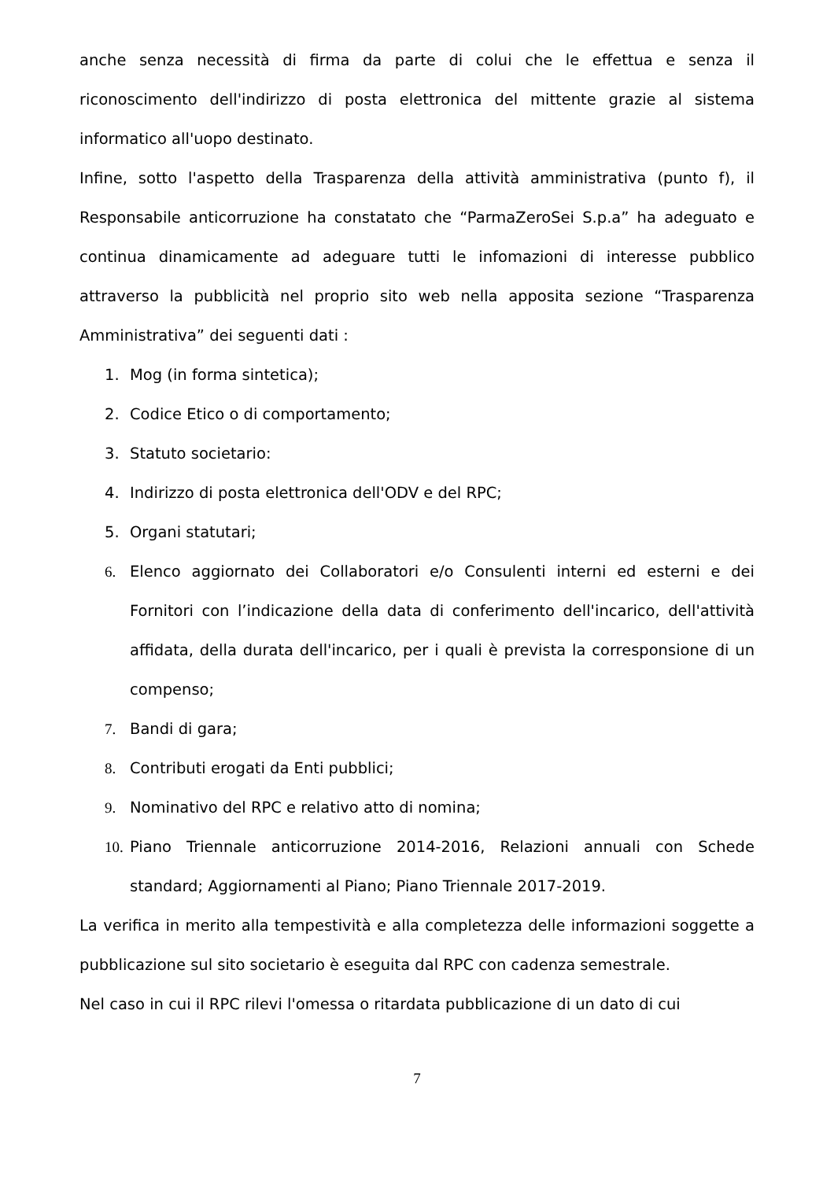anche senza necessità di firma da parte di colui che le effettua e senza il riconoscimento dell'indirizzo di posta elettronica del mittente grazie al sistema informatico all'uopo destinato.
Infine, sotto l'aspetto della Trasparenza della attività amministrativa (punto f), il Responsabile anticorruzione ha constatato che “ParmaZeroSei S.p.a” ha adeguato e continua dinamicamente ad adeguare tutti le infomazioni di interesse pubblico attraverso la pubblicità nel proprio sito web nella apposita sezione “Trasparenza Amministrativa” dei seguenti dati :
1. Mog (in forma sintetica);
2. Codice Etico o di comportamento;
3. Statuto societario:
4. Indirizzo di posta elettronica dell'ODV e del RPC;
5. Organi statutari;
6. Elenco aggiornato dei Collaboratori e/o Consulenti interni ed esterni e dei Fornitori con l’indicazione della data di conferimento dell'incarico, dell'attività affidata, della durata dell'incarico, per i quali è prevista la corresponsione di un compenso;
7. Bandi di gara;
8. Contributi erogati da Enti pubblici;
9. Nominativo del RPC e relativo atto di nomina;
10. Piano Triennale anticorruzione 2014-2016, Relazioni annuali con Schede standard; Aggiornamenti al Piano; Piano Triennale 2017-2019.
La verifica in merito alla tempestività e alla completezza delle informazioni soggette a pubblicazione sul sito societario è eseguita dal RPC con cadenza semestrale.
Nel caso in cui il RPC rilevi l'omessa o ritardata pubblicazione di un dato di cui
7